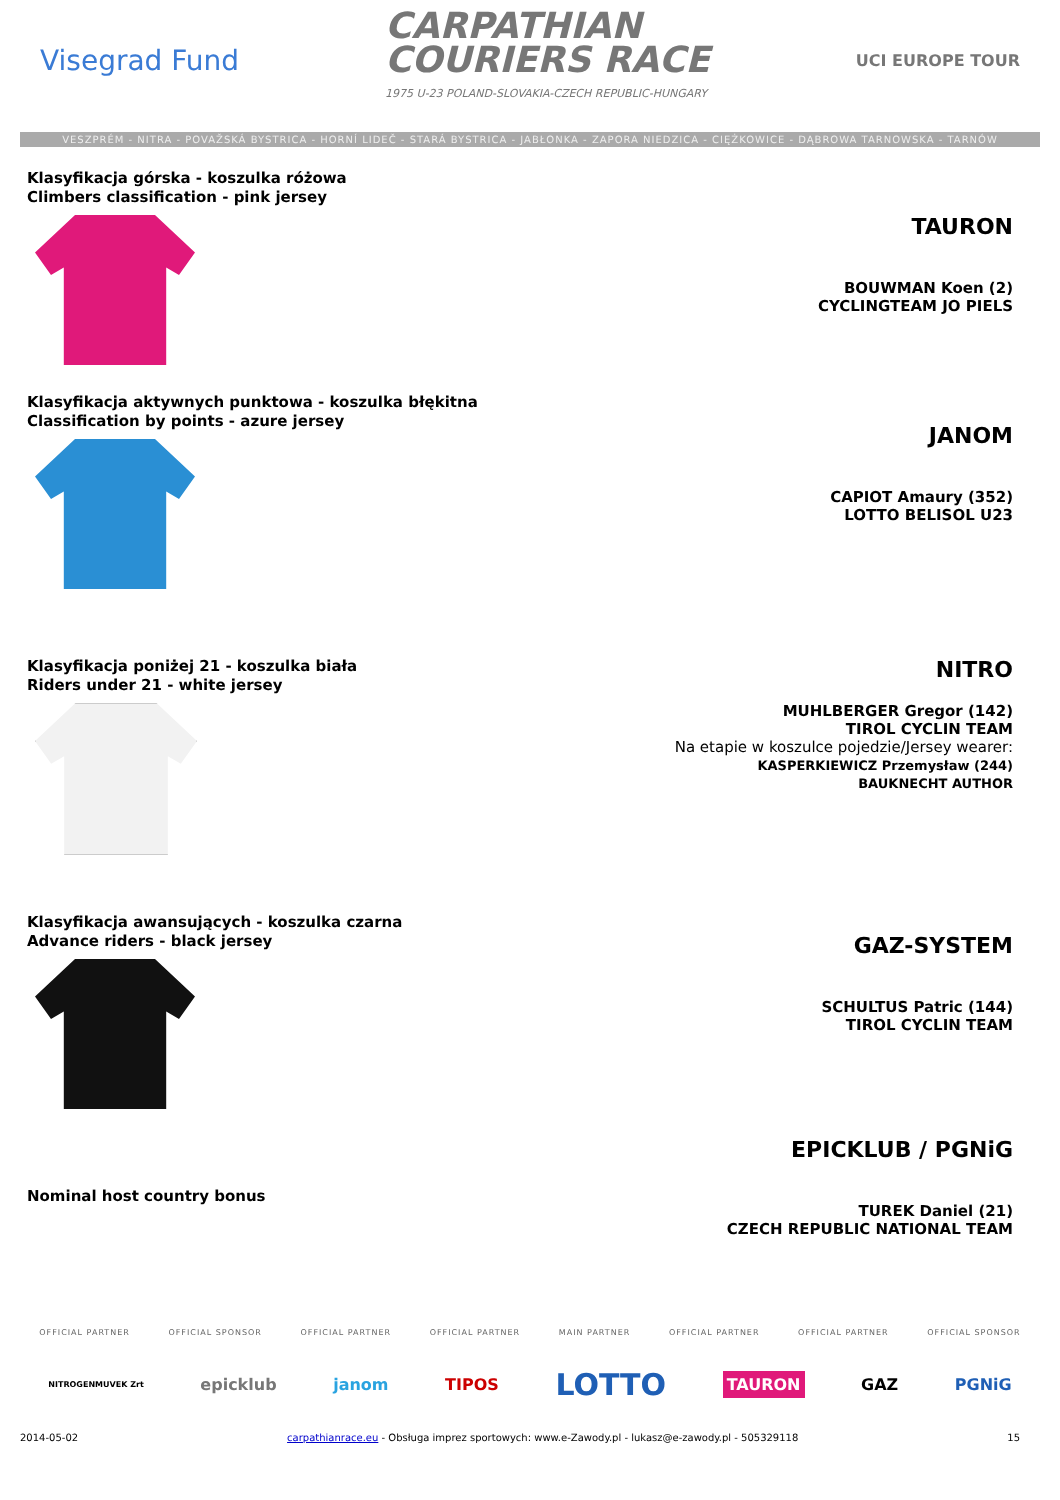Visegrad Fund
CARPATHIAN
COURIERS RACE
1975 U-23 POLAND-SLOVAKIA-CZECH REPUBLIC-HUNGARY
UCI EUROPE TOUR
VESZPRÉM - NITRA - POVAŽSKÁ BYSTRICA - HORNÍ LIDEČ - STARÁ BYSTRICA - JABŁONKA - ZAPORA NIEDZICA - CIĘŻKOWICE - DĄBROWA TARNOWSKA - TARNÓW
Klasyfikacja górska - koszulka różowa
Climbers classification - pink jersey
TAURON
BOUWMAN Koen (2)
CYCLINGTEAM JO PIELS
Klasyfikacja aktywnych punktowa - koszulka błękitna
Classification by points - azure jersey
JANOM
CAPIOT Amaury (352)
LOTTO BELISOL U23
Klasyfikacja poniżej 21 - koszulka biała
Riders under 21 - white jersey
NITRO
MUHLBERGER Gregor (142)
TIROL CYCLIN TEAM
Na etapie w koszulce pojedzie/Jersey wearer:
KASPERKIEWICZ Przemysław (244)
BAUKNECHT AUTHOR
Klasyfikacja awansujących - koszulka czarna
Advance riders - black jersey
GAZ-SYSTEM
SCHULTUS Patric (144)
TIROL CYCLIN TEAM
Nominal host country bonus
EPICKLUB / PGNiG
TUREK Daniel (21)
CZECH REPUBLIC NATIONAL TEAM
OFFICIAL PARTNER OFFICIAL SPONSOR OFFICIAL PARTNER OFFICIAL PARTNER MAIN PARTNER OFFICIAL PARTNER OFFICIAL PARTNER OFFICIAL SPONSOR
NITROGENMUVEK Zrt epicklub janom TIPOS LOTTO TAURON GAZ PGNiG
2014-05-02 carpathianrace.eu - Obsługa imprez sportowych: www.e-Zawody.pl - lukasz@e-zawody.pl - 505329118 15